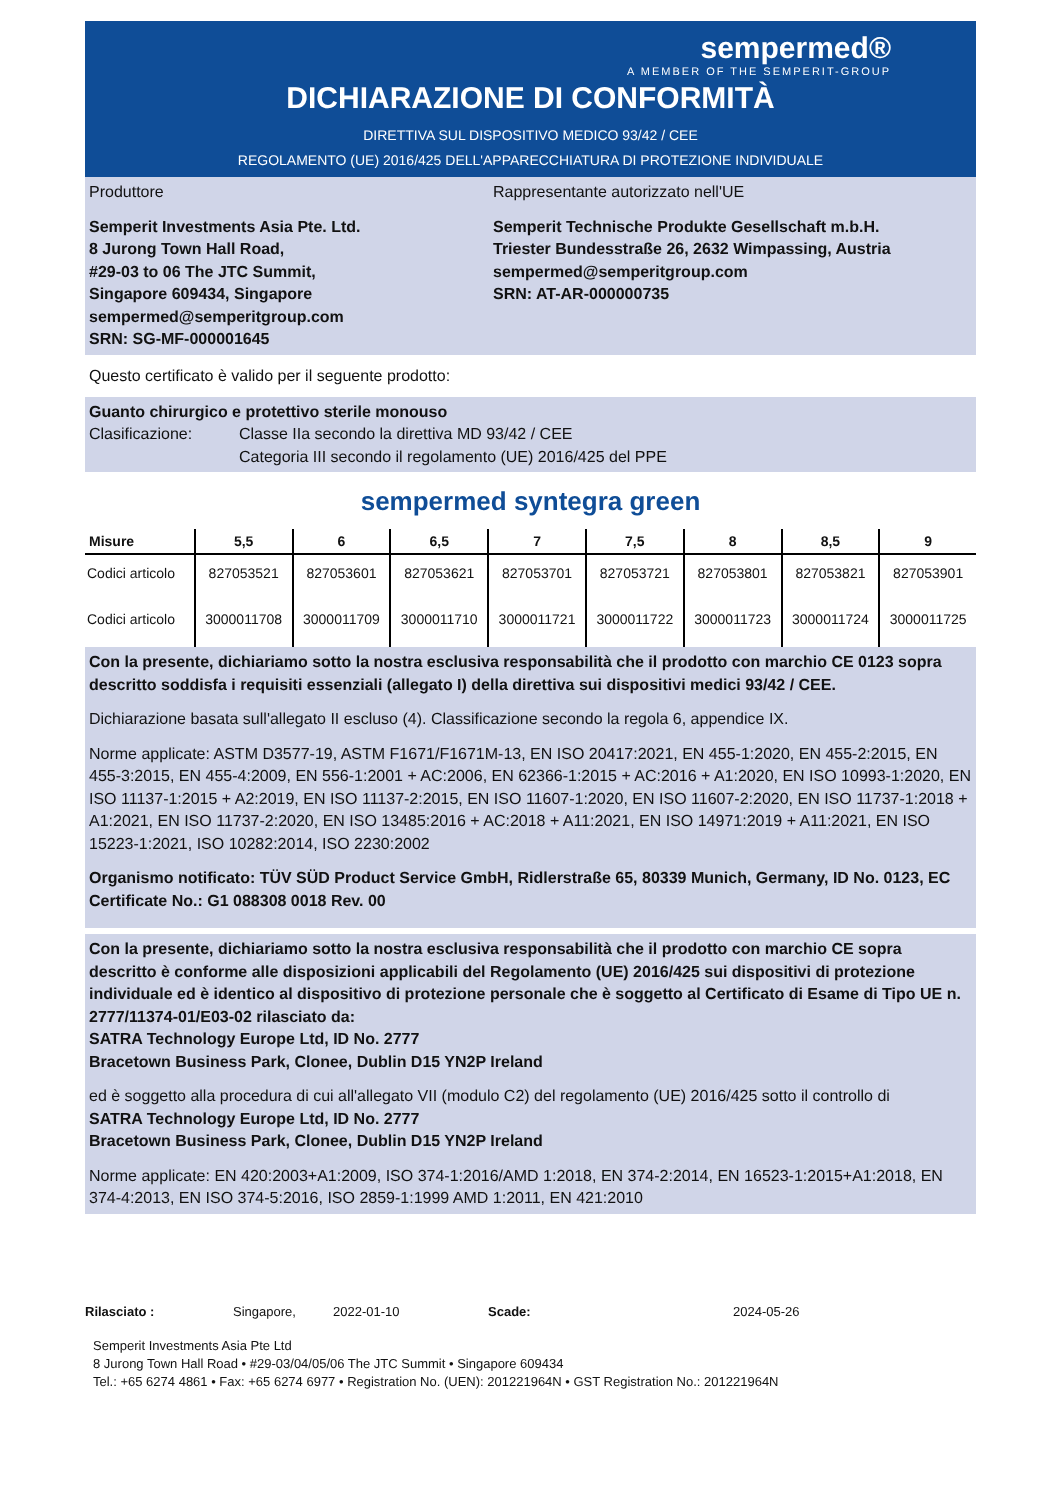sempermed®
A MEMBER OF THE SEMPERIT-GROUP
DICHIARAZIONE DI CONFORMITÀ
DIRETTIVA SUL DISPOSITIVO MEDICO 93/42 / CEE
REGOLAMENTO (UE) 2016/425 DELL'APPARECCHIATURA DI PROTEZIONE INDIVIDUALE
Produttore
Semperit Investments Asia Pte. Ltd.
8 Jurong Town Hall Road,
#29-03 to 06 The JTC Summit,
Singapore 609434, Singapore
sempermed@semperitgroup.com
SRN: SG-MF-000001645
Rappresentante autorizzato nell'UE
Semperit Technische Produkte Gesellschaft m.b.H.
Triester Bundesstraße 26, 2632 Wimpassing, Austria
sempermed@semperitgroup.com
SRN: AT-AR-000000735
Questo certificato è valido per il seguente prodotto:
Guanto chirurgico e protettivo sterile monouso
Clasificazione: Classe IIa secondo la direttiva MD 93/42 / CEE
Categoria III secondo il regolamento (UE) 2016/425 del PPE
sempermed syntegra green
| Misure | 5,5 | 6 | 6,5 | 7 | 7,5 | 8 | 8,5 | 9 |
| --- | --- | --- | --- | --- | --- | --- | --- | --- |
| Codici articolo | 827053521 | 827053601 | 827053621 | 827053701 | 827053721 | 827053801 | 827053821 | 827053901 |
| Codici articolo | 3000011708 | 3000011709 | 3000011710 | 3000011721 | 3000011722 | 3000011723 | 3000011724 | 3000011725 |
Con la presente, dichiariamo sotto la nostra esclusiva responsabilità che il prodotto con marchio CE 0123 sopra descritto soddisfa i requisiti essenziali (allegato I) della direttiva sui dispositivi medici 93/42 / CEE.
Dichiarazione basata sull'allegato II escluso (4). Classificazione secondo la regola 6, appendice IX.
Norme applicate: ASTM D3577-19, ASTM F1671/F1671M-13, EN ISO 20417:2021, EN 455-1:2020, EN 455-2:2015, EN 455-3:2015, EN 455-4:2009, EN 556-1:2001 + AC:2006, EN 62366-1:2015 + AC:2016 + A1:2020, EN ISO 10993-1:2020, EN ISO 11137-1:2015 + A2:2019, EN ISO 11137-2:2015, EN ISO 11607-1:2020, EN ISO 11607-2:2020, EN ISO 11737-1:2018 + A1:2021, EN ISO 11737-2:2020, EN ISO 13485:2016 + AC:2018 + A11:2021, EN ISO 14971:2019 + A11:2021, EN ISO 15223-1:2021, ISO 10282:2014, ISO 2230:2002
Organismo notificato: TÜV SÜD Product Service GmbH, Ridlerstraße 65, 80339 Munich, Germany, ID No. 0123, EC Certificate No.: G1 088308 0018 Rev. 00
Con la presente, dichiariamo sotto la nostra esclusiva responsabilità che il prodotto con marchio CE sopra descritto è conforme alle disposizioni applicabili del Regolamento (UE) 2016/425 sui dispositivi di protezione individuale ed è identico al dispositivo di protezione personale che è soggetto al Certificato di Esame di Tipo UE n. 2777/11374-01/E03-02 rilasciato da:
SATRA Technology Europe Ltd, ID No. 2777
Bracetown Business Park, Clonee, Dublin D15 YN2P Ireland
ed è soggetto alla procedura di cui all'allegato VII (modulo C2) del regolamento (UE) 2016/425 sotto il controllo di
SATRA Technology Europe Ltd, ID No. 2777
Bracetown Business Park, Clonee, Dublin D15 YN2P Ireland
Norme applicate: EN 420:2003+A1:2009, ISO 374-1:2016/AMD 1:2018, EN 374-2:2014, EN 16523-1:2015+A1:2018, EN 374-4:2013, EN ISO 374-5:2016, ISO 2859-1:1999 AMD 1:2011, EN 421:2010
Rilasciato : Singapore, 2022-01-10 Scade: 2024-05-26
Semperit Investments Asia Pte Ltd
8 Jurong Town Hall Road • #29-03/04/05/06 The JTC Summit • Singapore 609434
Tel.: +65 6274 4861 • Fax: +65 6274 6977 • Registration No. (UEN): 201221964N • GST Registration No.: 201221964N